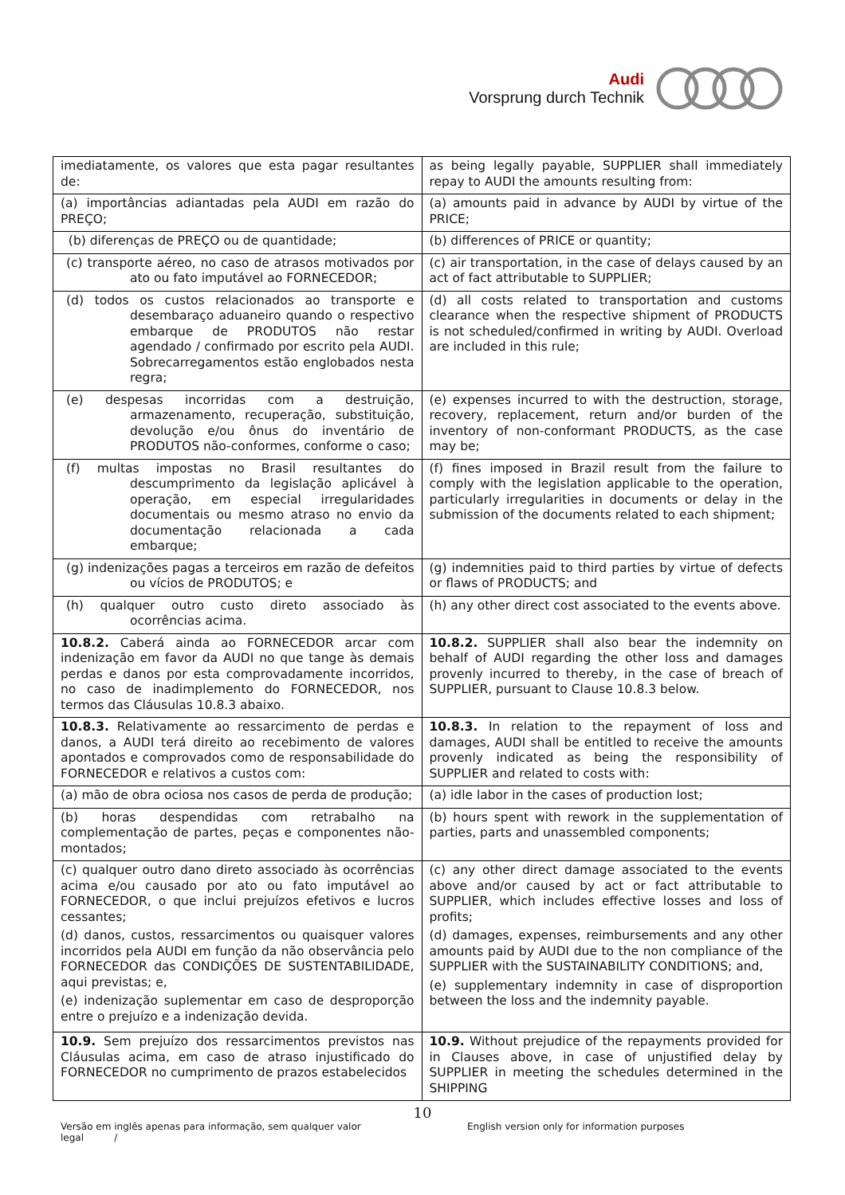Audi
Vorsprung durch Technik
| imediatamente, os valores que esta pagar resultantes de: | as being legally payable, SUPPLIER shall immediately repay to AUDI the amounts resulting from: |
| (a) importâncias adiantadas pela AUDI em razão do PREÇO; | (a) amounts paid in advance by AUDI by virtue of the PRICE; |
| (b) diferenças de PREÇO ou de quantidade; | (b) differences of PRICE or quantity; |
| (c) transporte aéreo, no caso de atrasos motivados por ato ou fato imputável ao FORNECEDOR; | (c) air transportation, in the case of delays caused by an act of fact attributable to SUPPLIER; |
| (d) todos os custos relacionados ao transporte e desembaraço aduaneiro quando o respectivo embarque de PRODUTOS não restar agendado / confirmado por escrito pela AUDI. Sobrecarregamentos estão englobados nesta regra; | (d) all costs related to transportation and customs clearance when the respective shipment of PRODUCTS is not scheduled/confirmed in writing by AUDI. Overload are included in this rule; |
| (e) despesas incorridas com a destruição, armazenamento, recuperação, substituição, devolução e/ou ônus do inventário de PRODUTOS não-conformes, conforme o caso; | (e) expenses incurred to with the destruction, storage, recovery, replacement, return and/or burden of the inventory of non-conformant PRODUCTS, as the case may be; |
| (f) multas impostas no Brasil resultantes do descumprimento da legislação aplicável à operação, em especial irregularidades documentais ou mesmo atraso no envio da documentação relacionada a cada embarque; | (f) fines imposed in Brazil result from the failure to comply with the legislation applicable to the operation, particularly irregularities in documents or delay in the submission of the documents related to each shipment; |
| (g) indenizações pagas a terceiros em razão de defeitos ou vícios de PRODUTOS; e | (g) indemnities paid to third parties by virtue of defects or flaws of PRODUCTS; and |
| (h) qualquer outro custo direto associado às ocorrências acima. | (h) any other direct cost associated to the events above. |
| 10.8.2. Caberá ainda ao FORNECEDOR arcar com indenização em favor da AUDI no que tange às demais perdas e danos por esta comprovadamente incorridos, no caso de inadimplemento do FORNECEDOR, nos termos das Cláusulas 10.8.3 abaixo. | 10.8.2. SUPPLIER shall also bear the indemnity on behalf of AUDI regarding the other loss and damages provenly incurred to thereby, in the case of breach of SUPPLIER, pursuant to Clause 10.8.3 below. |
| 10.8.3. Relativamente ao ressarcimento de perdas e danos, a AUDI terá direito ao recebimento de valores apontados e comprovados como de responsabilidade do FORNECEDOR e relativos a custos com: | 10.8.3. In relation to the repayment of loss and damages, AUDI shall be entitled to receive the amounts provenly indicated as being the responsibility of SUPPLIER and related to costs with: |
| (a) mão de obra ociosa nos casos de perda de produção; | (a) idle labor in the cases of production lost; |
| (b) horas despendidas com retrabalho na complementação de partes, peças e componentes não-montados; | (b) hours spent with rework in the supplementation of parties, parts and unassembled components; |
| (c) qualquer outro dano direto associado às ocorrências acima e/ou causado por ato ou fato imputável ao FORNECEDOR, o que inclui prejuízos efetivos e lucros cessantes; (d) danos, custos, ressarcimentos ou quaisquer valores incorridos pela AUDI em função da não observância pelo FORNECEDOR das CONDIÇÕES DE SUSTENTABILIDADE, aqui previstas; e, (e) indenização suplementar em caso de desproporção entre o prejuízo e a indenização devida. | (c) any other direct damage associated to the events above and/or caused by act or fact attributable to SUPPLIER, which includes effective losses and loss of profits; (d) damages, expenses, reimbursements and any other amounts paid by AUDI due to the non compliance of the SUPPLIER with the SUSTAINABILITY CONDITIONS; and, (e) supplementary indemnity in case of disproportion between the loss and the indemnity payable. |
| 10.9. Sem prejuízo dos ressarcimentos previstos nas Cláusulas acima, em caso de atraso injustificado do FORNECEDOR no cumprimento de prazos estabelecidos | 10.9. Without prejudice of the repayments provided for in Clauses above, in case of unjustified delay by SUPPLIER in meeting the schedules determined in the SHIPPING |
10
Versão em inglês apenas para informação, sem qualquer valor legal / English version only for information purposes